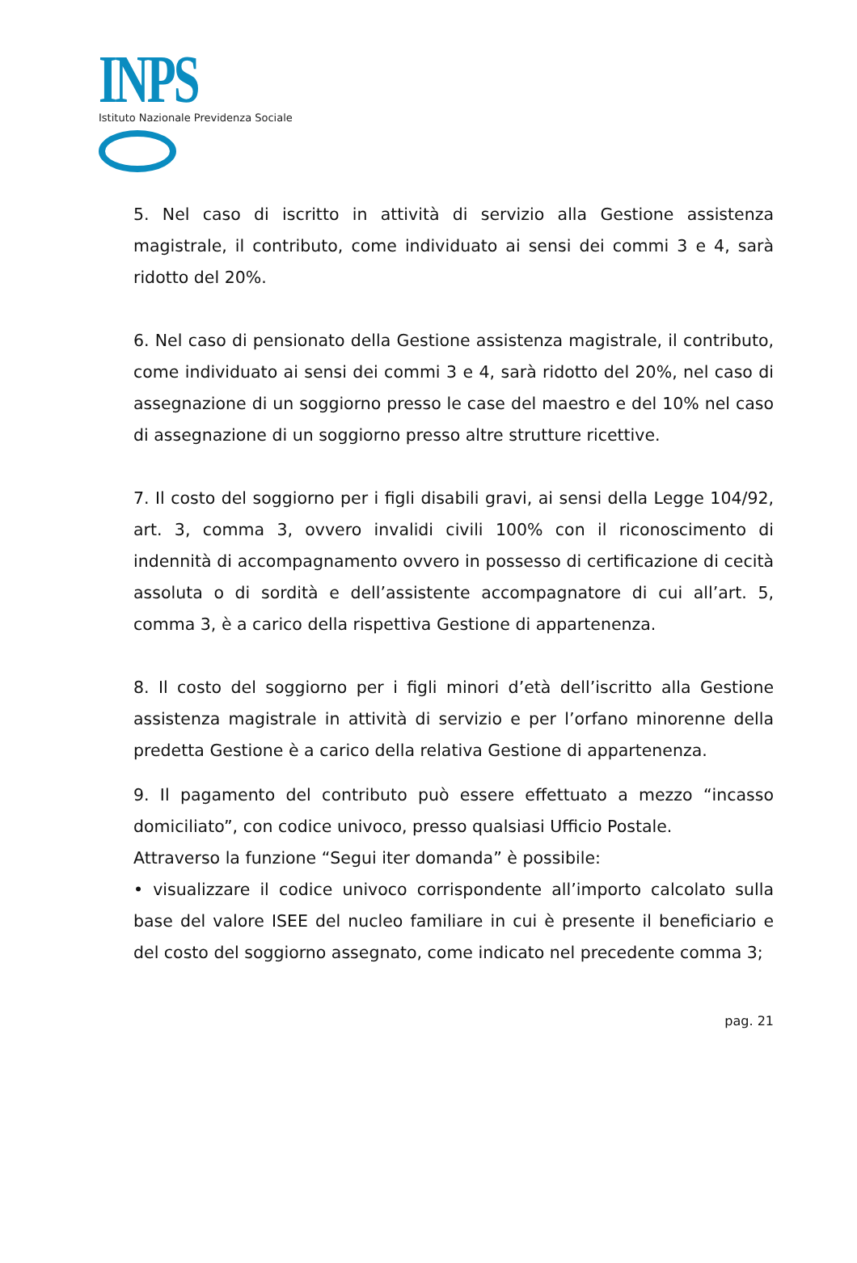INPS
Istituto Nazionale Previdenza Sociale
5. Nel caso di iscritto in attività di servizio alla Gestione assistenza magistrale, il contributo, come individuato ai sensi dei commi 3 e 4, sarà ridotto del 20%.
6. Nel caso di pensionato della Gestione assistenza magistrale, il contributo, come individuato ai sensi dei commi 3 e 4, sarà ridotto del 20%, nel caso di assegnazione di un soggiorno presso le case del maestro e del 10% nel caso di assegnazione di un soggiorno presso altre strutture ricettive.
7. Il costo del soggiorno per i figli disabili gravi, ai sensi della Legge 104/92, art. 3, comma 3, ovvero invalidi civili 100% con il riconoscimento di indennità di accompagnamento ovvero in possesso di certificazione di cecità assoluta o di sordità e dell’assistente accompagnatore di cui all’art. 5, comma 3, è a carico della rispettiva Gestione di appartenenza.
8. Il costo del soggiorno per i figli minori d’età dell’iscritto alla Gestione assistenza magistrale in attività di servizio e per l’orfano minorenne della predetta Gestione è a carico della relativa Gestione di appartenenza.
9. Il pagamento del contributo può essere effettuato a mezzo “incasso domiciliato”, con codice univoco, presso qualsiasi Ufficio Postale.
Attraverso la funzione “Segui iter domanda” è possibile:
• visualizzare il codice univoco corrispondente all’importo calcolato sulla base del valore ISEE del nucleo familiare in cui è presente il beneficiario e del costo del soggiorno assegnato, come indicato nel precedente comma 3;
pag. 21